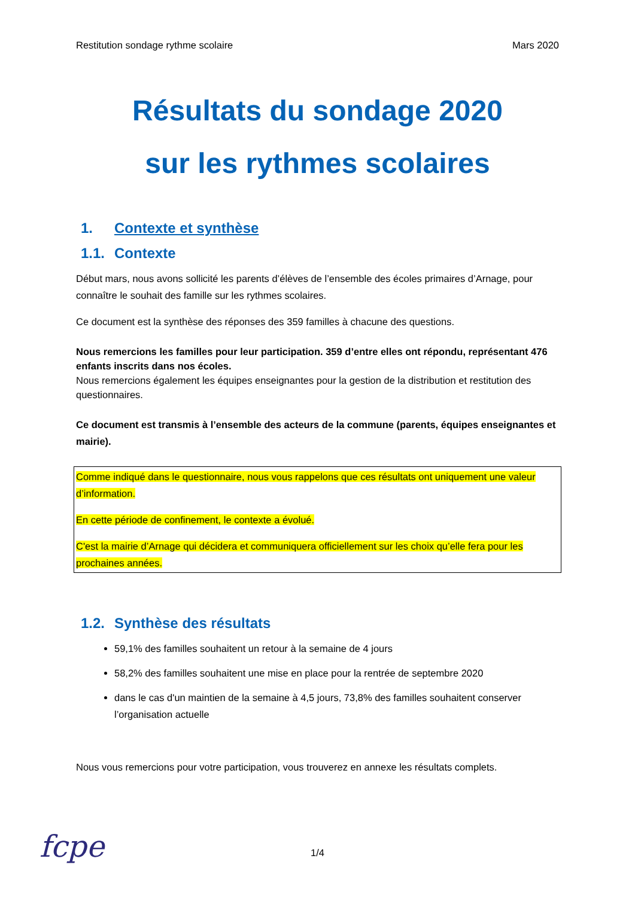Restitution sondage rythme scolaire Mars 2020
Résultats du sondage 2020
sur les rythmes scolaires
1. Contexte et synthèse
1.1. Contexte
Début mars, nous avons sollicité les parents d’élèves de l’ensemble des écoles primaires d’Arnage, pour connaître le souhait des famille sur les rythmes scolaires.
Ce document est la synthèse des réponses des 359 familles à chacune des questions.
Nous remercions les familles pour leur participation. 359 d’entre elles ont répondu, représentant 476 enfants inscrits dans nos écoles.
Nous remercions également les équipes enseignantes pour la gestion de la distribution et restitution des questionnaires.
Ce document est transmis à l’ensemble des acteurs de la commune (parents, équipes enseignantes et mairie).
Comme indiqué dans le questionnaire, nous vous rappelons que ces résultats ont uniquement une valeur d’information.
En cette période de confinement, le contexte a évolué.
C'est la mairie d’Arnage qui décidera et communiquera officiellement sur les choix qu’elle fera pour les prochaines années.
1.2. Synthèse des résultats
59,1% des familles souhaitent un retour à la semaine de 4 jours
58,2% des familles souhaitent une mise en place pour la rentrée de septembre 2020
dans le cas d'un maintien de la semaine à 4,5 jours, 73,8% des familles souhaitent conserver l’organisation actuelle
Nous vous remercions pour votre participation, vous trouverez en annexe les résultats complets.
1/4
fcpe